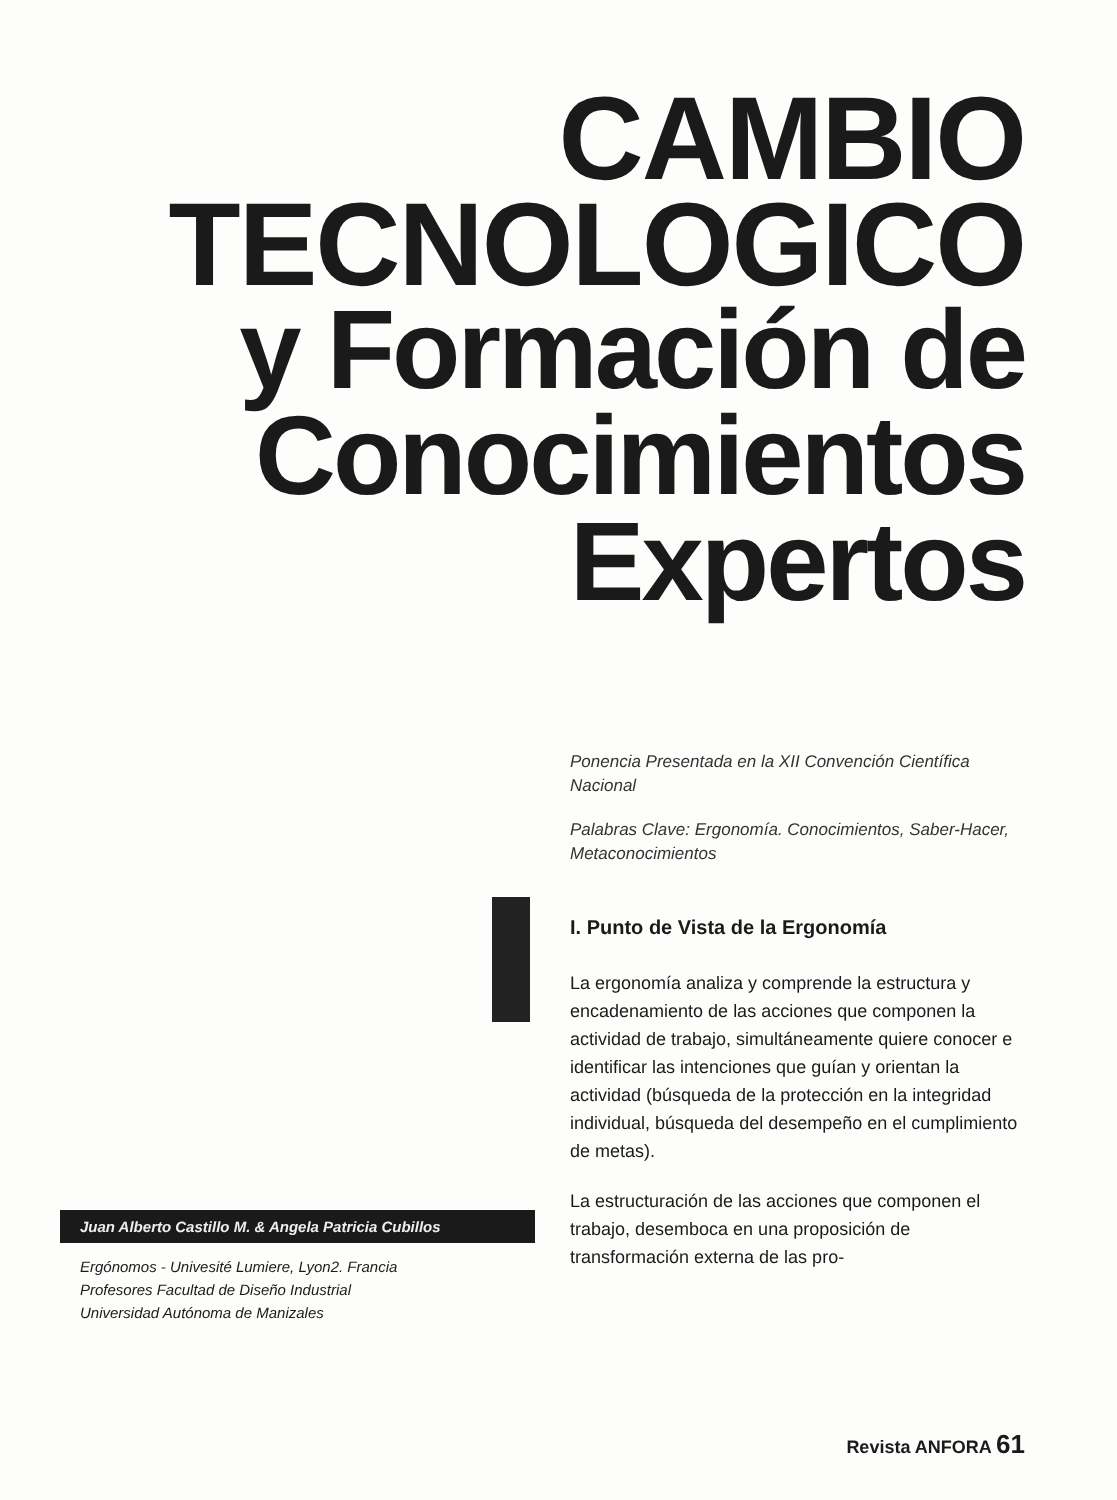CAMBIO
TECNOLOGICO
y Formación de
Conocimientos
Expertos
Juan Alberto Castillo M. & Angela Patricia Cubillos
Ergónomos - Univesité Lumiere, Lyon2. Francia
Profesores Facultad de Diseño Industrial
Universidad Autónoma de Manizales
Ponencia Presentada en la XII Convención Científica Nacional
Palabras Clave: Ergonomía. Conocimientos, Saber-Hacer, Metaconocimientos
I. Punto de Vista de la Ergonomía
La ergonomía analiza y comprende la estructura y encadenamiento de las acciones que componen la actividad de trabajo, simultáneamente quiere conocer e identificar las intenciones que guían y orientan la actividad (búsqueda de la protección en la integridad individual, búsqueda del desempeño en el cumplimiento de metas).
La estructuración de las acciones que componen el trabajo, desemboca en una proposición de transformación externa de las pro-
Revista ANFORA 61